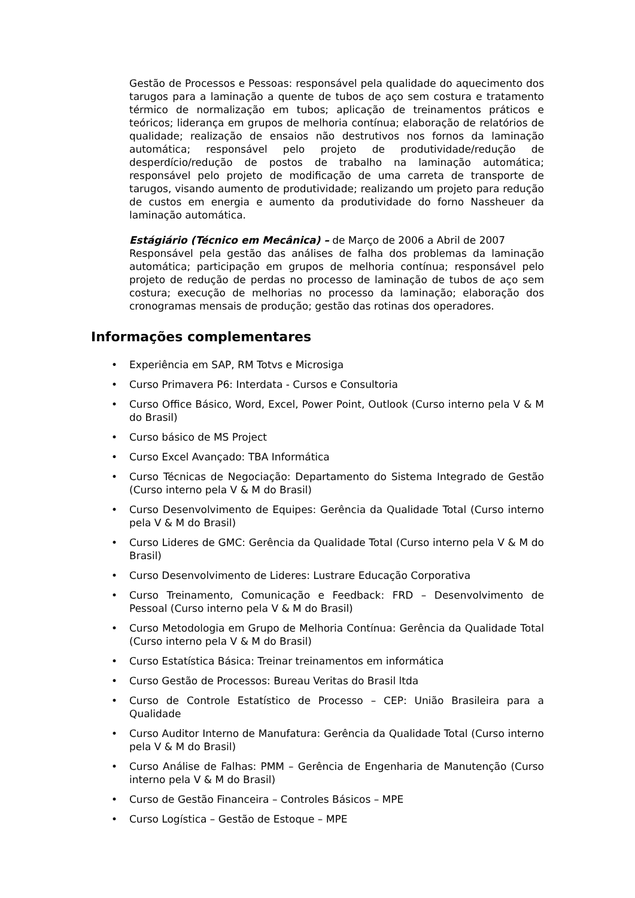Gestão de Processos e Pessoas: responsável pela qualidade do aquecimento dos tarugos para a laminação a quente de tubos de aço sem costura e tratamento térmico de normalização em tubos; aplicação de treinamentos práticos e teóricos; liderança em grupos de melhoria contínua; elaboração de relatórios de qualidade; realização de ensaios não destrutivos nos fornos da laminação automática; responsável pelo projeto de produtividade/redução de desperdício/redução de postos de trabalho na laminação automática; responsável pelo projeto de modificação de uma carreta de transporte de tarugos, visando aumento de produtividade; realizando um projeto para redução de custos em energia e aumento da produtividade do forno Nassheuer da laminação automática.
Estágiário (Técnico em Mecânica) – de Março de 2006 a Abril de 2007
Responsável pela gestão das análises de falha dos problemas da laminação automática; participação em grupos de melhoria contínua; responsável pelo projeto de redução de perdas no processo de laminação de tubos de aço sem costura; execução de melhorias no processo da laminação; elaboração dos cronogramas mensais de produção; gestão das rotinas dos operadores.
Informações complementares
• Experiência em SAP, RM Totvs e Microsiga
• Curso Primavera P6: Interdata - Cursos e Consultoria
• Curso Office Básico, Word, Excel, Power Point, Outlook (Curso interno pela V & M do Brasil)
• Curso básico de MS Project
• Curso Excel Avançado: TBA Informática
• Curso Técnicas de Negociação: Departamento do Sistema Integrado de Gestão (Curso interno pela V & M do Brasil)
• Curso Desenvolvimento de Equipes: Gerência da Qualidade Total (Curso interno pela V & M do Brasil)
• Curso Lideres de GMC: Gerência da Qualidade Total (Curso interno pela V & M do Brasil)
• Curso Desenvolvimento de Lideres: Lustrare Educação Corporativa
• Curso Treinamento, Comunicação e Feedback: FRD – Desenvolvimento de Pessoal (Curso interno pela V & M do Brasil)
• Curso Metodologia em Grupo de Melhoria Contínua: Gerência da Qualidade Total (Curso interno pela V & M do Brasil)
• Curso Estatística Básica: Treinar treinamentos em informática
• Curso Gestão de Processos: Bureau Veritas do Brasil ltda
• Curso de Controle Estatístico de Processo – CEP: União Brasileira para a Qualidade
• Curso Auditor Interno de Manufatura: Gerência da Qualidade Total (Curso interno pela V & M do Brasil)
• Curso Análise de Falhas: PMM – Gerência de Engenharia de Manutenção (Curso interno pela V & M do Brasil)
• Curso de Gestão Financeira – Controles Básicos – MPE
• Curso Logística – Gestão de Estoque – MPE